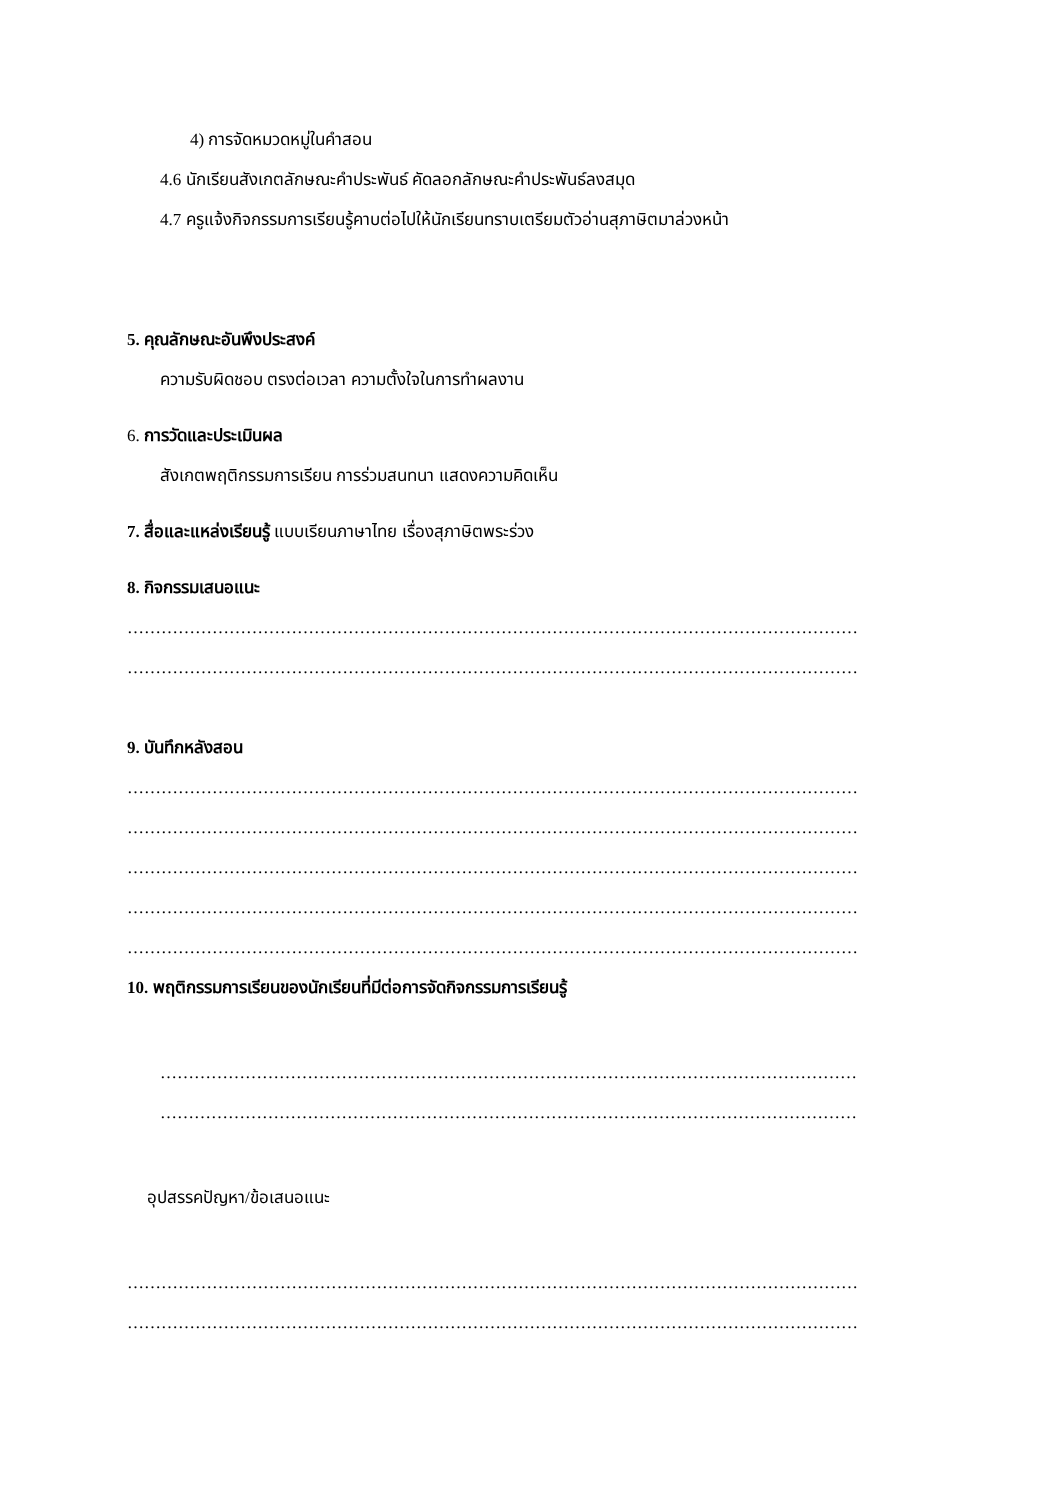4) การจัดหมวดหมู่ในคำสอน
4.6 นักเรียนสังเกตลักษณะคำประพันธ์ คัดลอกลักษณะคำประพันธ์ลงสมุด
4.7 ครูแจ้งกิจกรรมการเรียนรู้คาบต่อไปให้นักเรียนทราบเตรียมตัวอ่านสุภาษิตมาล่วงหน้า
5. คุณลักษณะอันพึงประสงค์
ความรับผิดชอบ ตรงต่อเวลา ความตั้งใจในการทำผลงาน
6. การวัดและประเมินผล
สังเกตพฤติกรรมการเรียน การร่วมสนทนา แสดงความคิดเห็น
7. สื่อและแหล่งเรียนรู้ แบบเรียนภาษาไทย เรื่องสุภาษิตพระร่วง
8. กิจกรรมเสนอแนะ
…………………………………………………………………………………………………………………
…………………………………………………………………………………………………………………
9. บันทึกหลังสอน
…………………………………………………………………………………………………………………
…………………………………………………………………………………………………………………
…………………………………………………………………………………………………………………
…………………………………………………………………………………………………………………
…………………………………………………………………………………………………………………
10. พฤติกรรมการเรียนของนักเรียนที่มีต่อการจัดกิจกรรมการเรียนรู้
……………………………………………………………………………………………………………
……………………………………………………………………………………………………………
อุปสรรคปัญหา/ข้อเสนอแนะ
…………………………………………………………………………………………………………………
…………………………………………………………………………………………………………………